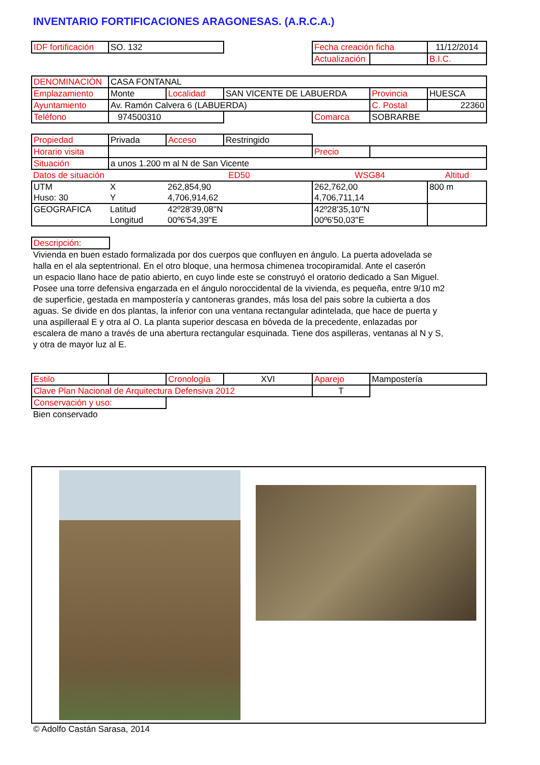INVENTARIO FORTIFICACIONES ARAGONESAS. (A.R.C.A.)
| IDF fortificación | SO. 132 | | Fecha creación ficha | | 11/12/2014 |
| | | | Actualización | | B.I.C. |
| DENOMINACIÓN | CASA FONTANAL | | | | | |
| Emplazamiento | Monte | Localidad | SAN VICENTE DE LABUERDA | | Provincia | HUESCA |
| Ayuntamiento | Av. Ramón Calvera 6 (LABUERDA) | | | | C. Postal | 22360 |
| Teléfono | 974500310 | | | Comarca | SOBRARBE | |
| Propiedad | Privada | Acceso | Restringido | | | |
| Horario visita | | | | Precio | | |
| Situación | a unos 1.200 m al N de San Vicente | | | | | |
| Datos de situación | | ED50 | | WSG84 | | Altitud |
| UTM | X | 262,854,90 | | 262,762,00 | | 800 m |
| Huso: 30 | Y | 4,706,914,62 | | 4,706,711,14 | | |
| GEOGRAFICA | Latitud | 42º28'39,08''N | | 42º28'35,10''N | | |
| | Longitud | 00º6'54,39''E | | 00º6'50,03''E | | |
| Descripción: |
Vivienda en buen estado formalizada por dos cuerpos que confluyen en ángulo. La puerta adovelada se
halla en el ala septentrional. En el otro bloque, una hermosa chimenea trocopiramidal. Ante el caserón
un espacio llano hace de patio abierto, en cuyo linde este se construyó el oratorio dedicado a San Miguel.
Posee una torre defensiva engarzada en el ángulo noroccidental de la vivienda, es pequeña, entre 9/10 m2
de superficie, gestada en mampostería y cantoneras grandes, más losa del pais sobre la cubierta a dos
aguas. Se divide en dos plantas, la inferior con una ventana rectangular adintelada, que hace de puerta y
una aspilleraal E y otra al O. La planta superior descasa en bóveda de la precedente, enlazadas por
escalera de mano a través de una abertura rectangular esquinada. Tiene dos aspilleras, ventanas al N y S,
y otra de mayor luz al E.
| Estilo | | Cronología | XVI | Aparejo | Mampostería |
| Clave Plan Nacional de Arquitectura Defensiva 2012 | | | | T | |
| Conservación y uso: | | | | | |
Bien conservado
© Adolfo Castán Sarasa, 2014